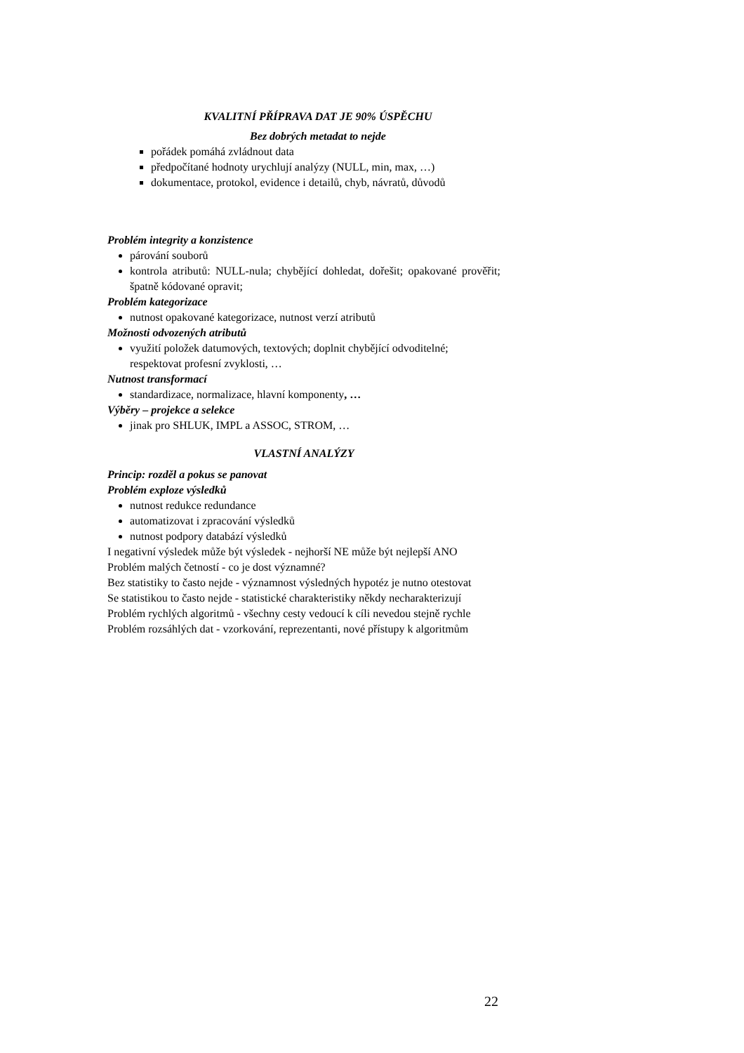KVALITNÍ PŘÍPRAVA DAT JE 90% ÚSPĚCHU
Bez dobrých metadat to nejde
pořádek pomáhá zvládnout data
předpočítané hodnoty urychlují analýzy (NULL, min, max, …)
dokumentace, protokol, evidence i detailů, chyb, návratů, důvodů
Problém integrity a konzistence
párování souborů
kontrola atributů: NULL-nula; chybějící dohledat, dořešit; opakované prověřit; špatně kódované opravit;
Problém kategorizace
nutnost opakované kategorizace, nutnost verzí atributů
Možnosti odvozených atributů
využití položek datumových, textových; doplnit chybějící odvoditelné; respektovat profesní zvyklosti, …
Nutnost transformací
standardizace, normalizace, hlavní komponenty, …
Výběry – projekce a selekce
jinak pro SHLUK, IMPL a ASSOC, STROM, …
VLASTNÍ ANALÝZY
Princip: rozděl a pokus se panovat
Problém exploze výsledků
nutnost redukce redundance
automatizovat i zpracování výsledků
nutnost podpory databází výsledků
I negativní výsledek může být výsledek - nejhorší NE může být nejlepší ANO
Problém malých četností - co je dost významné?
Bez statistiky to často nejde - významnost výsledných hypotéz je nutno otestovat
Se statistikou to často nejde - statistické charakteristiky někdy necharakterizují
Problém rychlých algoritmů - všechny cesty vedoucí k cíli nevedou stejně rychle
Problém rozsáhlých dat - vzorkování, reprezentanti, nové přístupy k algoritmům
22